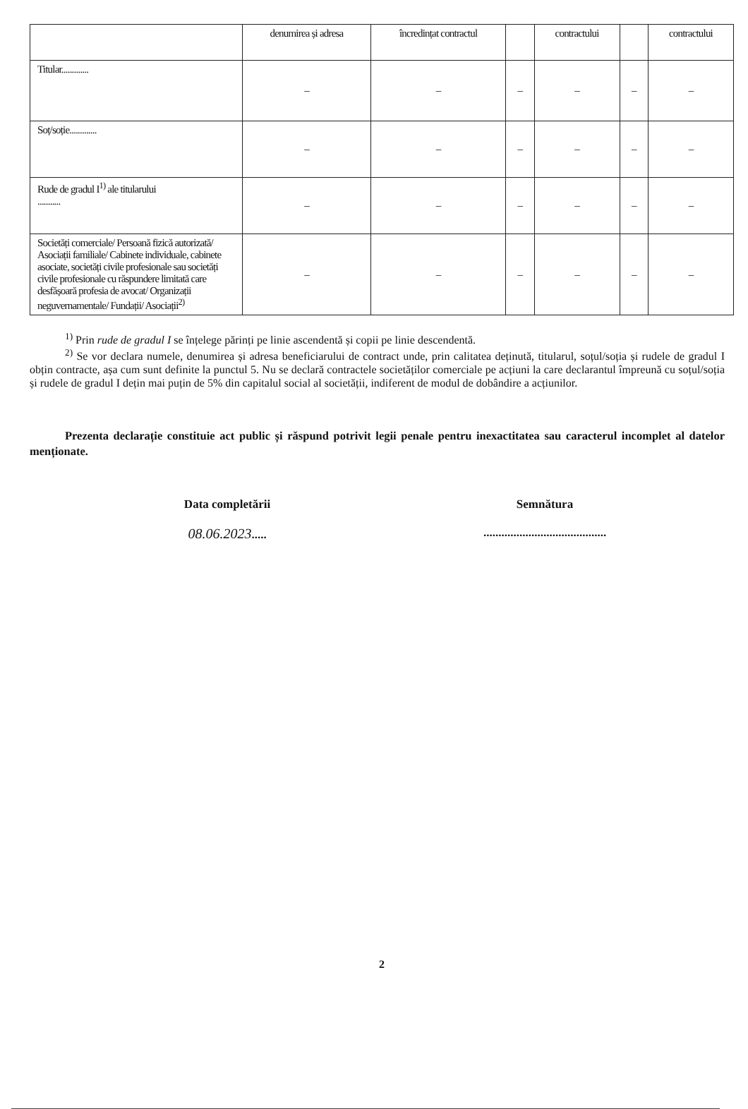| | denumirea și adresa | încredințat contractul | | contractului | | contractului |
| Titular............. | – | – | – | – | – | – |
| Soț/soție............. | – | – | – | – | – | – |
| Rude de gradul I<sup>1)</sup> ale titularului ........... | – | – | – | – | – | – |
| Societăți comerciale/ Persoană fizică autorizată/ Asociații familiale/ Cabinete individuale, cabinete asociate, societăți civile profesionale sau societăți civile profesionale cu răspundere limitată care desfășoară profesia de avocat/ Organizații neguvernamentale/ Fundații/ Asociații<sup>2)</sup> | – | – | – | – | – | – |
<sup>1)</sup> Prin rude de gradul I se înțelege părinți pe linie ascendentă și copii pe linie descendentă.
<sup>2)</sup> Se vor declara numele, denumirea și adresa beneficiarului de contract unde, prin calitatea deținută, titularul, soțul/soția și rudele de gradul I obțin contracte, așa cum sunt definite la punctul 5. Nu se declară contractele societăților comerciale pe acțiuni la care declarantul împreună cu soțul/soția și rudele de gradul I dețin mai puțin de 5% din capitalul social al societății, indiferent de modul de dobândire a acțiunilor.
Prezenta declarație constituie act public și răspund potrivit legii penale pentru inexactitatea sau caracterul incomplet al datelor menționate.
Data completării
08.06.2023.....
Semnătura
.........................................
2